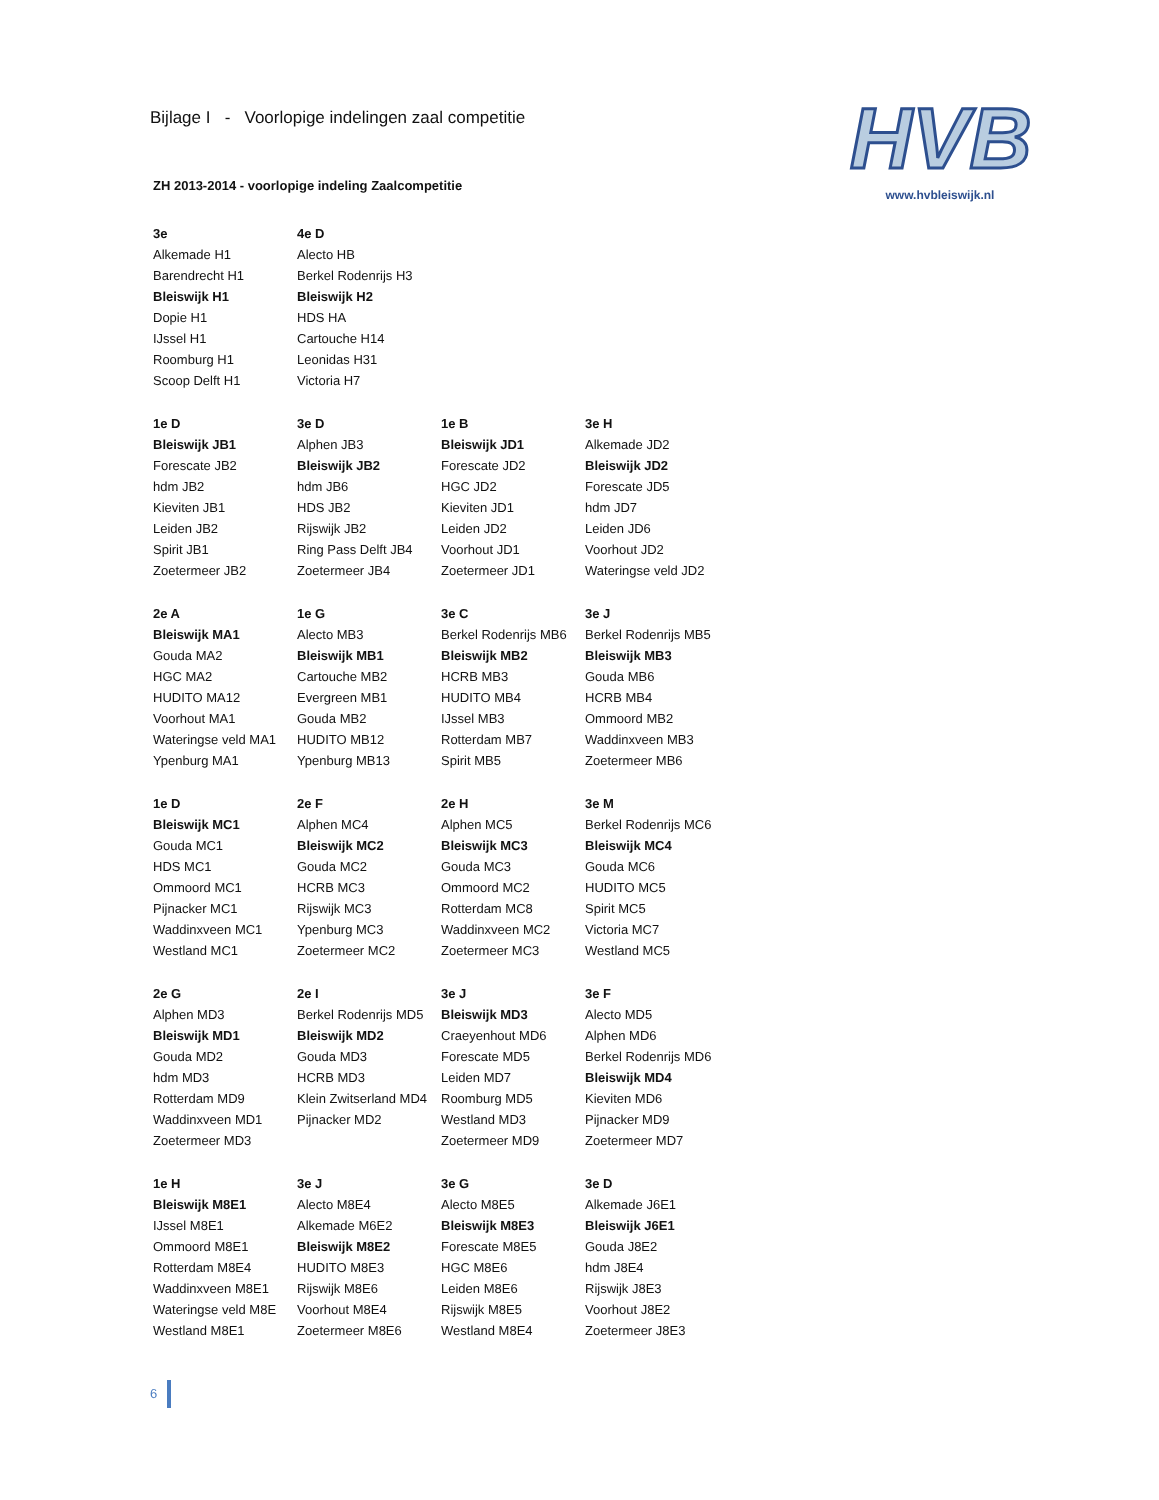HVB
www.hvbleiswijk.nl
Bijlage I - Voorlopige indelingen zaal competitie
ZH 2013-2014 - voorlopige indeling Zaalcompetitie
| 3e | 4e D |
| --- | --- |
| Alkemade H1 | Alecto HB |
| Barendrecht H1 | Berkel Rodenrijs H3 |
| Bleiswijk H1 | Bleiswijk H2 |
| Dopie H1 | HDS HA |
| IJssel H1 | Cartouche H14 |
| Roomburg H1 | Leonidas H31 |
| Scoop Delft H1 | Victoria H7 |
| 1e D | 3e D | 1e B | 3e H |
| --- | --- | --- | --- |
| Bleiswijk JB1 | Alphen JB3 | Bleiswijk JD1 | Alkemade JD2 |
| Forescate JB2 | Bleiswijk JB2 | Forescate JD2 | Bleiswijk JD2 |
| hdm JB2 | hdm JB6 | HGC JD2 | Forescate JD5 |
| Kieviten JB1 | HDS JB2 | Kieviten JD1 | hdm JD7 |
| Leiden JB2 | Rijswijk JB2 | Leiden JD2 | Leiden JD6 |
| Spirit JB1 | Ring Pass Delft JB4 | Voorhout JD1 | Voorhout JD2 |
| Zoetermeer JB2 | Zoetermeer JB4 | Zoetermeer JD1 | Wateringse veld JD2 |
| 2e A | 1e G | 3e C | 3e J |
| --- | --- | --- | --- |
| Bleiswijk MA1 | Alecto MB3 | Berkel Rodenrijs MB6 | Berkel Rodenrijs MB5 |
| Gouda MA2 | Bleiswijk MB1 | Bleiswijk MB2 | Bleiswijk MB3 |
| HGC MA2 | Cartouche MB2 | HCRB MB3 | Gouda MB6 |
| HUDITO MA12 | Evergreen MB1 | HUDITO MB4 | HCRB MB4 |
| Voorhout MA1 | Gouda MB2 | IJssel MB3 | Ommoord MB2 |
| Wateringse veld MA1 | HUDITO MB12 | Rotterdam MB7 | Waddinxveen MB3 |
| Ypenburg MA1 | Ypenburg MB13 | Spirit MB5 | Zoetermeer MB6 |
| 1e D | 2e F | 2e H | 3e M |
| --- | --- | --- | --- |
| Bleiswijk MC1 | Alphen MC4 | Alphen MC5 | Berkel Rodenrijs MC6 |
| Gouda MC1 | Bleiswijk MC2 | Bleiswijk MC3 | Bleiswijk MC4 |
| HDS MC1 | Gouda MC2 | Gouda MC3 | Gouda MC6 |
| Ommoord MC1 | HCRB MC3 | Ommoord MC2 | HUDITO MC5 |
| Pijnacker MC1 | Rijswijk MC3 | Rotterdam MC8 | Spirit MC5 |
| Waddinxveen MC1 | Ypenburg MC3 | Waddinxveen MC2 | Victoria MC7 |
| Westland MC1 | Zoetermeer MC2 | Zoetermeer MC3 | Westland MC5 |
| 2e G | 2e I | 3e J | 3e F |
| --- | --- | --- | --- |
| Alphen MD3 | Berkel Rodenrijs MD5 | Bleiswijk MD3 | Alecto MD5 |
| Bleiswijk MD1 | Bleiswijk MD2 | Craeyenhout MD6 | Alphen MD6 |
| Gouda MD2 | Gouda MD3 | Forescate MD5 | Berkel Rodenrijs MD6 |
| hdm MD3 | HCRB MD3 | Leiden MD7 | Bleiswijk MD4 |
| Rotterdam MD9 | Klein Zwitserland MD4 | Roomburg MD5 | Kieviten MD6 |
| Waddinxveen MD1 | Pijnacker MD2 | Westland MD3 | Pijnacker MD9 |
| Zoetermeer MD3 | | Zoetermeer MD9 | Zoetermeer MD7 |
| 1e H | 3e J | 3e G | 3e D |
| --- | --- | --- | --- |
| Bleiswijk M8E1 | Alecto M8E4 | Alecto M8E5 | Alkemade J6E1 |
| IJssel M8E1 | Alkemade M6E2 | Bleiswijk M8E3 | Bleiswijk J6E1 |
| Ommoord M8E1 | Bleiswijk M8E2 | Forescate M8E5 | Gouda J8E2 |
| Rotterdam M8E4 | HUDITO M8E3 | HGC M8E6 | hdm J8E4 |
| Waddinxveen M8E1 | Rijswijk M8E6 | Leiden M8E6 | Rijswijk J8E3 |
| Wateringse veld M8E | Voorhout M8E4 | Rijswijk M8E5 | Voorhout J8E2 |
| Westland M8E1 | Zoetermeer M8E6 | Westland M8E4 | Zoetermeer J8E3 |
6